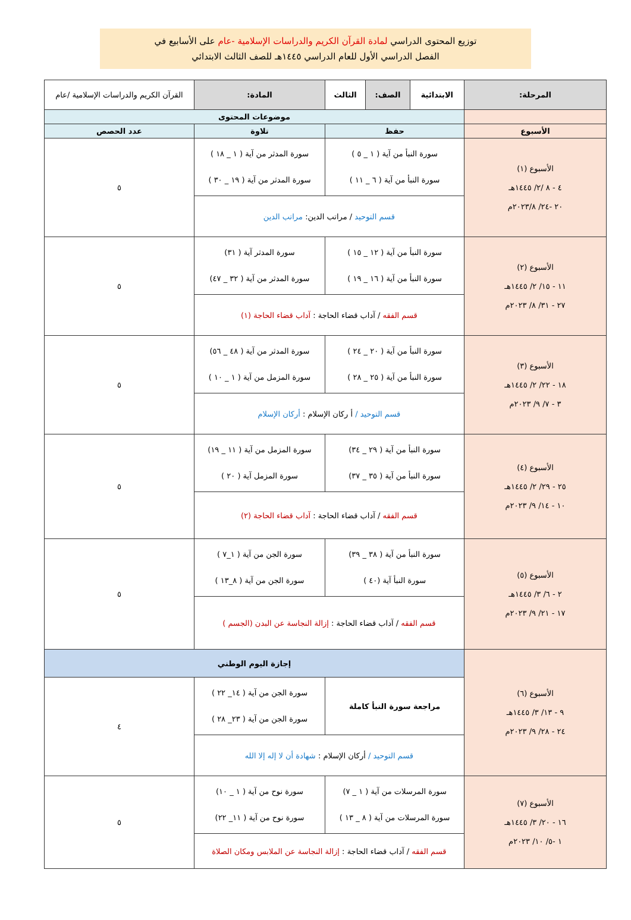توزيع المحتوى الدراسي لمادة القرآن الكريم والدراسات الإسلامية -عام على الأسابيع في
الفصل الدراسي الأول للعام الدراسي ١٤٤٥هـ للصف الثالث الابتدائي
| المرحلة: | الابتدائية | الصف: | الثالث | المادة: | القرآن الكريم والدراسات الإسلامية /عام | |
| | موضوعات المحتوى | | | | | |
| الأسبوع | حفظ | | | تلاوة | | عدد الحصص |
| الأسبوع (١) ٤ - ٨ /٢/ ١٤٤٥هـ ٢٠ -٢٤/ ٢٠٢٣/٨م | سورة النبأ من آية ( ١ _ ٥ ) سورة النبأ من آية ( ٦ _ ١١ ) | | | سورة المدثر من آية ( ١ _ ١٨ ) سورة المدثر من آية ( ١٩ _ ٣٠ ) | | ٥ |
| | قسم التوحيد / مراتب الدين: مراتب الدين | | | | | |
| الأسبوع (٢) ١١ - ١٥/ ٢/ ١٤٤٥هـ ٢٧ - ٣١/ ٨/ ٢٠٢٣م | سورة النبأ من آية ( ١٢ _ ١٥ ) سورة النبأ من آية ( ١٦ _ ١٩ ) | | | سورة المدثر آية ( ٣١) سورة المدثر من آية ( ٣٢ _ ٤٧) | | ٥ |
| | قسم الفقه / آداب قضاء الحاجة : آداب قضاء الحاجة (١) | | | | | |
| الأسبوع (٣) ١٨ - ٢٢/ ٢/ ١٤٤٥هـ ٣ - ٧/ ٩/ ٢٠٢٣م | سورة النبأ من آية ( ٢٠ _ ٢٤ ) سورة النبأ من آية ( ٢٥ _ ٢٨ ) | | | سورة المدثر من آية ( ٤٨ _ ٥٦) سورة المزمل من آية ( ١ _ ١٠ ) | | ٥ |
| | قسم التوحيد / أ ركان الإسلام : أركان الإسلام | | | | | |
| الأسبوع (٤) ٢٥ - ٢٩/ ٢/ ١٤٤٥هـ ١٠ - ١٤/ ٩/ ٢٠٢٣م | سورة النبأ من آية ( ٢٩ _ ٣٤) سورة النبأ من آية ( ٣٥ _ ٣٧) | | | سورة المزمل من آية ( ١١ _ ١٩) سورة المزمل آية ( ٢٠ ) | | ٥ |
| | قسم الفقه / آداب قضاء الحاجة : آداب قضاء الحاجة (٢) | | | | | |
| الأسبوع (٥) ٢ - ٦/ ٣/ ١٤٤٥هـ ١٧ - ٢١/ ٩/ ٢٠٢٣م | سورة النبأ من آية ( ٣٨ _ ٣٩) سورة النبأ آية (٤٠ ) | | | سورة الجن من آية ( ١_٧ ) سورة الجن من آية ( ٨_١٣ ) | | ٥ |
| | قسم الفقه / آداب قضاء الحاجة : إزالة النجاسة عن البدن (الجسم ) | | | | | |
| الأسبوع (٦) ٩ - ١٣/ ٣/ ١٤٤٥هـ ٢٤ - ٢٨/ ٩/ ٢٠٢٣م | إجازة اليوم الوطني | | | | | |
| | مراجعة سورة النبأ كاملة | | | سورة الجن من آية ( ١٤_ ٢٢ ) سورة الجن من آية ( ٢٣_ ٢٨ ) | | ٤ |
| | قسم التوحيد / أركان الإسلام : شهادة أن لا إله إلا الله | | | | | |
| الأسبوع (٧) ١٦ - ٢٠/ ٣/ ١٤٤٥هـ ١ -٥/ ١٠/ ٢٠٢٣م | سورة المرسلات من آية ( ١ _ ٧) سورة المرسلات من آية ( ٨ _ ١٣ ) | | | سورة نوح من آية ( ١ _ ١٠) سورة نوح من آية ( ١١_ ٢٢) | | ٥ |
| | قسم الفقه / آداب قضاء الحاجة : إزالة النجاسة عن الملابس ومكان الصلاة | | | | | |